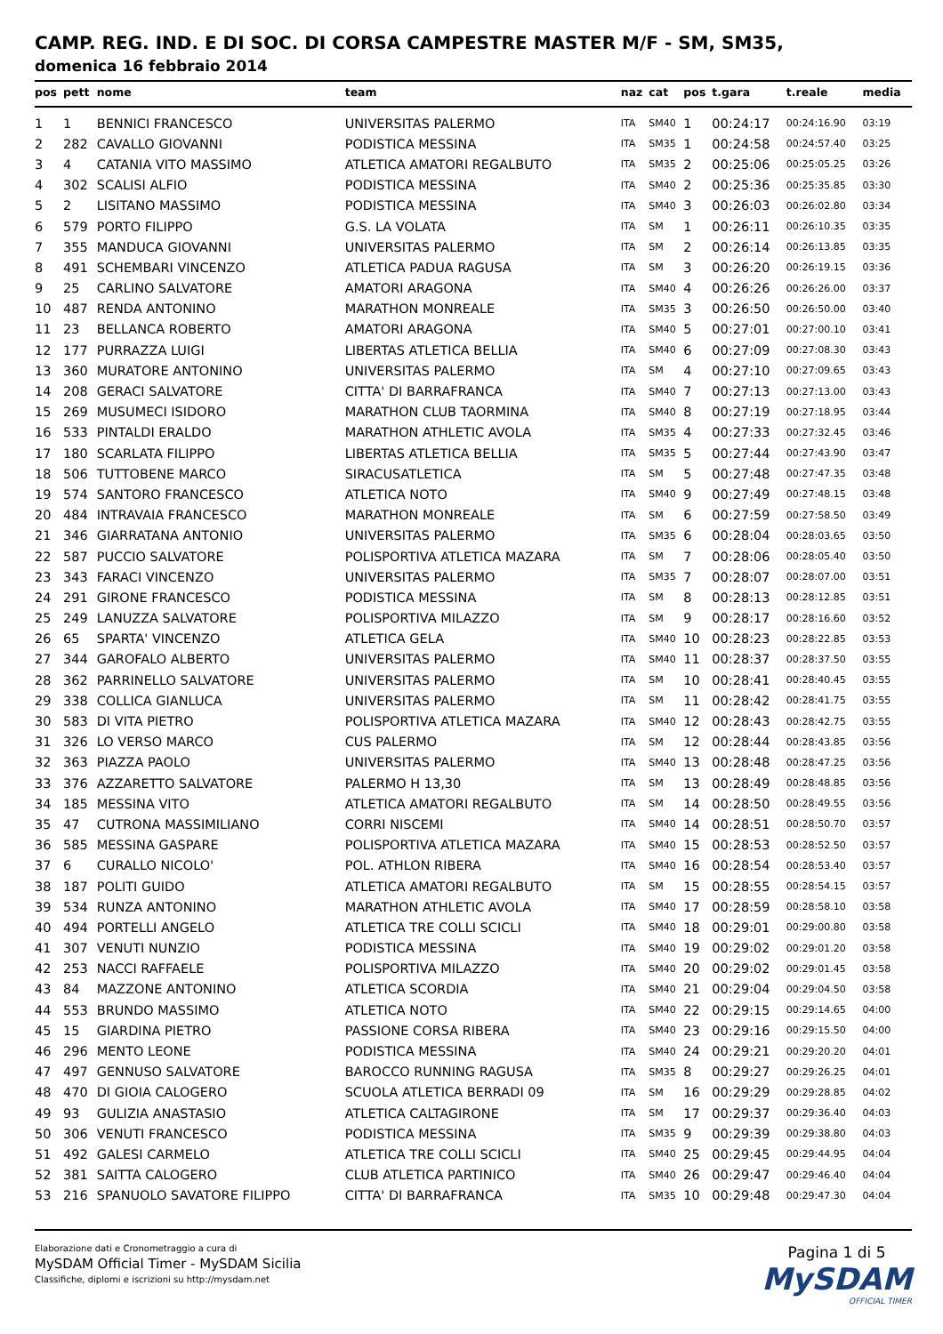CAMP. REG. IND. E DI SOC. DI CORSA CAMPESTRE MASTER M/F - SM, SM35,
domenica 16 febbraio 2014
| pos | pett | nome | team | naz | cat | pos | t.gara | t.reale | media |
| --- | --- | --- | --- | --- | --- | --- | --- | --- | --- |
| 1 | 1 | BENNICI FRANCESCO | UNIVERSITAS PALERMO | ITA | SM40 | 1 | 00:24:17 | 00:24:16.90 | 03:19 |
| 2 | 282 | CAVALLO GIOVANNI | PODISTICA MESSINA | ITA | SM35 | 1 | 00:24:58 | 00:24:57.40 | 03:25 |
| 3 | 4 | CATANIA VITO MASSIMO | ATLETICA AMATORI REGALBUTO | ITA | SM35 | 2 | 00:25:06 | 00:25:05.25 | 03:26 |
| 4 | 302 | SCALISI ALFIO | PODISTICA MESSINA | ITA | SM40 | 2 | 00:25:36 | 00:25:35.85 | 03:30 |
| 5 | 2 | LISITANO MASSIMO | PODISTICA MESSINA | ITA | SM40 | 3 | 00:26:03 | 00:26:02.80 | 03:34 |
| 6 | 579 | PORTO FILIPPO | G.S. LA VOLATA | ITA | SM | 1 | 00:26:11 | 00:26:10.35 | 03:35 |
| 7 | 355 | MANDUCA GIOVANNI | UNIVERSITAS PALERMO | ITA | SM | 2 | 00:26:14 | 00:26:13.85 | 03:35 |
| 8 | 491 | SCHEMBARI VINCENZO | ATLETICA PADUA RAGUSA | ITA | SM | 3 | 00:26:20 | 00:26:19.15 | 03:36 |
| 9 | 25 | CARLINO SALVATORE | AMATORI ARAGONA | ITA | SM40 | 4 | 00:26:26 | 00:26:26.00 | 03:37 |
| 10 | 487 | RENDA ANTONINO | MARATHON MONREALE | ITA | SM35 | 3 | 00:26:50 | 00:26:50.00 | 03:40 |
| 11 | 23 | BELLANCA ROBERTO | AMATORI ARAGONA | ITA | SM40 | 5 | 00:27:01 | 00:27:00.10 | 03:41 |
| 12 | 177 | PURRAZZA LUIGI | LIBERTAS ATLETICA BELLIA | ITA | SM40 | 6 | 00:27:09 | 00:27:08.30 | 03:43 |
| 13 | 360 | MURATORE ANTONINO | UNIVERSITAS PALERMO | ITA | SM | 4 | 00:27:10 | 00:27:09.65 | 03:43 |
| 14 | 208 | GERACI SALVATORE | CITTA' DI BARRAFRANCA | ITA | SM40 | 7 | 00:27:13 | 00:27:13.00 | 03:43 |
| 15 | 269 | MUSUMECI ISIDORO | MARATHON CLUB TAORMINA | ITA | SM40 | 8 | 00:27:19 | 00:27:18.95 | 03:44 |
| 16 | 533 | PINTALDI ERALDO | MARATHON ATHLETIC AVOLA | ITA | SM35 | 4 | 00:27:33 | 00:27:32.45 | 03:46 |
| 17 | 180 | SCARLATA FILIPPO | LIBERTAS ATLETICA BELLIA | ITA | SM35 | 5 | 00:27:44 | 00:27:43.90 | 03:47 |
| 18 | 506 | TUTTOBENE MARCO | SIRACUSATLETICA | ITA | SM | 5 | 00:27:48 | 00:27:47.35 | 03:48 |
| 19 | 574 | SANTORO FRANCESCO | ATLETICA NOTO | ITA | SM40 | 9 | 00:27:49 | 00:27:48.15 | 03:48 |
| 20 | 484 | INTRAVAIA FRANCESCO | MARATHON MONREALE | ITA | SM | 6 | 00:27:59 | 00:27:58.50 | 03:49 |
| 21 | 346 | GIARRATANA ANTONIO | UNIVERSITAS PALERMO | ITA | SM35 | 6 | 00:28:04 | 00:28:03.65 | 03:50 |
| 22 | 587 | PUCCIO SALVATORE | POLISPORTIVA ATLETICA MAZARA | ITA | SM | 7 | 00:28:06 | 00:28:05.40 | 03:50 |
| 23 | 343 | FARACI VINCENZO | UNIVERSITAS PALERMO | ITA | SM35 | 7 | 00:28:07 | 00:28:07.00 | 03:51 |
| 24 | 291 | GIRONE FRANCESCO | PODISTICA MESSINA | ITA | SM | 8 | 00:28:13 | 00:28:12.85 | 03:51 |
| 25 | 249 | LANUZZA SALVATORE | POLISPORTIVA MILAZZO | ITA | SM | 9 | 00:28:17 | 00:28:16.60 | 03:52 |
| 26 | 65 | SPARTA' VINCENZO | ATLETICA GELA | ITA | SM40 | 10 | 00:28:23 | 00:28:22.85 | 03:53 |
| 27 | 344 | GAROFALO ALBERTO | UNIVERSITAS PALERMO | ITA | SM40 | 11 | 00:28:37 | 00:28:37.50 | 03:55 |
| 28 | 362 | PARRINELLO SALVATORE | UNIVERSITAS PALERMO | ITA | SM | 10 | 00:28:41 | 00:28:40.45 | 03:55 |
| 29 | 338 | COLLICA GIANLUCA | UNIVERSITAS PALERMO | ITA | SM | 11 | 00:28:42 | 00:28:41.75 | 03:55 |
| 30 | 583 | DI VITA PIETRO | POLISPORTIVA ATLETICA MAZARA | ITA | SM40 | 12 | 00:28:43 | 00:28:42.75 | 03:55 |
| 31 | 326 | LO VERSO MARCO | CUS PALERMO | ITA | SM | 12 | 00:28:44 | 00:28:43.85 | 03:56 |
| 32 | 363 | PIAZZA PAOLO | UNIVERSITAS PALERMO | ITA | SM40 | 13 | 00:28:48 | 00:28:47.25 | 03:56 |
| 33 | 376 | AZZARETTO SALVATORE | PALERMO H 13,30 | ITA | SM | 13 | 00:28:49 | 00:28:48.85 | 03:56 |
| 34 | 185 | MESSINA VITO | ATLETICA AMATORI REGALBUTO | ITA | SM | 14 | 00:28:50 | 00:28:49.55 | 03:56 |
| 35 | 47 | CUTRONA MASSIMILIANO | CORRI NISCEMI | ITA | SM40 | 14 | 00:28:51 | 00:28:50.70 | 03:57 |
| 36 | 585 | MESSINA GASPARE | POLISPORTIVA ATLETICA MAZARA | ITA | SM40 | 15 | 00:28:53 | 00:28:52.50 | 03:57 |
| 37 | 6 | CURALLO NICOLO' | POL. ATHLON RIBERA | ITA | SM40 | 16 | 00:28:54 | 00:28:53.40 | 03:57 |
| 38 | 187 | POLITI GUIDO | ATLETICA AMATORI REGALBUTO | ITA | SM | 15 | 00:28:55 | 00:28:54.15 | 03:57 |
| 39 | 534 | RUNZA ANTONINO | MARATHON ATHLETIC AVOLA | ITA | SM40 | 17 | 00:28:59 | 00:28:58.10 | 03:58 |
| 40 | 494 | PORTELLI ANGELO | ATLETICA TRE COLLI SCICLI | ITA | SM40 | 18 | 00:29:01 | 00:29:00.80 | 03:58 |
| 41 | 307 | VENUTI NUNZIO | PODISTICA MESSINA | ITA | SM40 | 19 | 00:29:02 | 00:29:01.20 | 03:58 |
| 42 | 253 | NACCI RAFFAELE | POLISPORTIVA MILAZZO | ITA | SM40 | 20 | 00:29:02 | 00:29:01.45 | 03:58 |
| 43 | 84 | MAZZONE ANTONINO | ATLETICA SCORDIA | ITA | SM40 | 21 | 00:29:04 | 00:29:04.50 | 03:58 |
| 44 | 553 | BRUNDO MASSIMO | ATLETICA NOTO | ITA | SM40 | 22 | 00:29:15 | 00:29:14.65 | 04:00 |
| 45 | 15 | GIARDINA PIETRO | PASSIONE CORSA RIBERA | ITA | SM40 | 23 | 00:29:16 | 00:29:15.50 | 04:00 |
| 46 | 296 | MENTO LEONE | PODISTICA MESSINA | ITA | SM40 | 24 | 00:29:21 | 00:29:20.20 | 04:01 |
| 47 | 497 | GENNUSO SALVATORE | BAROCCO RUNNING RAGUSA | ITA | SM35 | 8 | 00:29:27 | 00:29:26.25 | 04:01 |
| 48 | 470 | DI GIOIA CALOGERO | SCUOLA ATLETICA BERRADI 09 | ITA | SM | 16 | 00:29:29 | 00:29:28.85 | 04:02 |
| 49 | 93 | GULIZIA ANASTASIO | ATLETICA CALTAGIRONE | ITA | SM | 17 | 00:29:37 | 00:29:36.40 | 04:03 |
| 50 | 306 | VENUTI FRANCESCO | PODISTICA MESSINA | ITA | SM35 | 9 | 00:29:39 | 00:29:38.80 | 04:03 |
| 51 | 492 | GALESI CARMELO | ATLETICA TRE COLLI SCICLI | ITA | SM40 | 25 | 00:29:45 | 00:29:44.95 | 04:04 |
| 52 | 381 | SAITTA CALOGERO | CLUB ATLETICA PARTINICO | ITA | SM40 | 26 | 00:29:47 | 00:29:46.40 | 04:04 |
| 53 | 216 | SPANUOLO SAVATORE FILIPPO | CITTA' DI BARRAFRANCA | ITA | SM35 | 10 | 00:29:48 | 00:29:47.30 | 04:04 |
Elaborazione dati e Cronometraggio a cura di
MySDAM Official Timer - MySDAM Sicilia
Classifiche, diplomi e iscrizioni su http://mysdam.net
Pagina 1 di 5
MySDAM
OFFICIAL TIMER